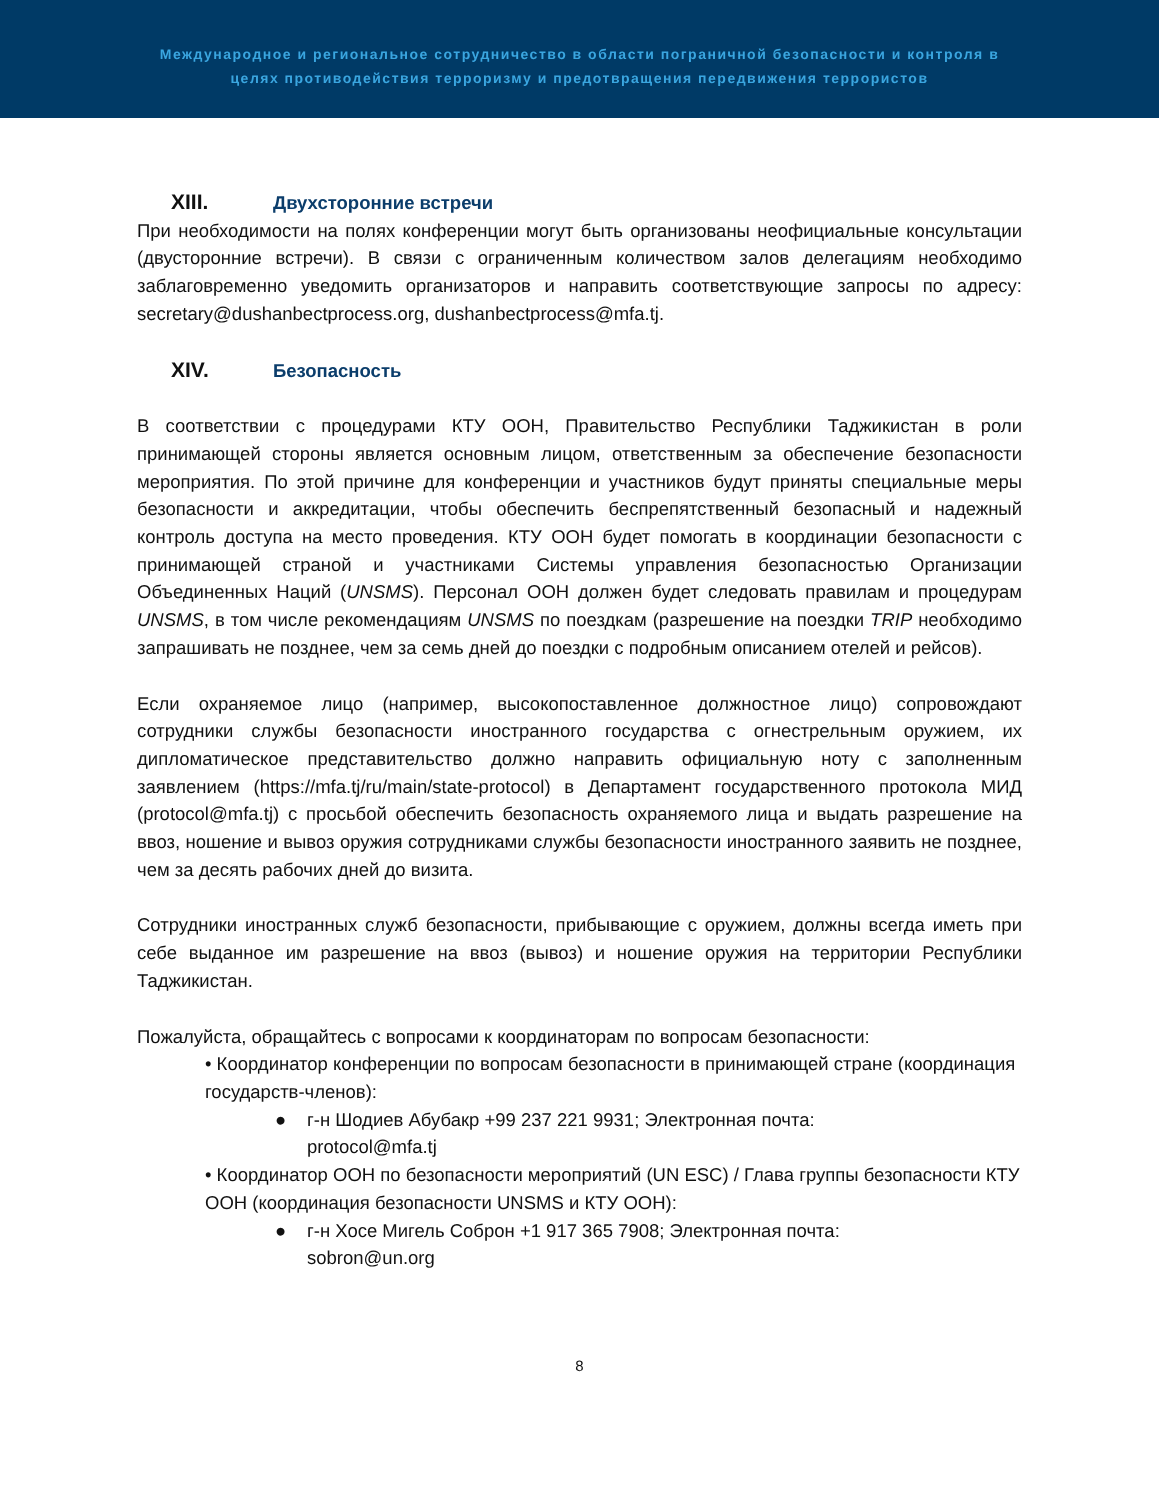Международное и региональное сотрудничество в области пограничной безопасности и контроля в
целях противодействия терроризму и предотвращения передвижения террористов
XIII. Двухсторонние встречи
При необходимости на полях конференции могут быть организованы неофициальные консультации (двусторонние встречи). В связи с ограниченным количеством залов делегациям необходимо заблаговременно уведомить организаторов и направить соответствующие запросы по адресу: secretary@dushanbectprocess.org, dushanbectprocess@mfa.tj.
XIV. Безопасность
В соответствии с процедурами КТУ ООН, Правительство Республики Таджикистан в роли принимающей стороны является основным лицом, ответственным за обеспечение безопасности мероприятия. По этой причине для конференции и участников будут приняты специальные меры безопасности и аккредитации, чтобы обеспечить беспрепятственный безопасный и надежный контроль доступа на место проведения. КТУ ООН будет помогать в координации безопасности с принимающей страной и участниками Системы управления безопасностью Организации Объединенных Наций (UNSMS). Персонал ООН должен будет следовать правилам и процедурам UNSMS, в том числе рекомендациям UNSMS по поездкам (разрешение на поездки TRIP необходимо запрашивать не позднее, чем за семь дней до поездки с подробным описанием отелей и рейсов).
Если охраняемое лицо (например, высокопоставленное должностное лицо) сопровождают сотрудники службы безопасности иностранного государства с огнестрельным оружием, их дипломатическое представительство должно направить официальную ноту с заполненным заявлением (https://mfa.tj/ru/main/state-protocol) в Департамент государственного протокола МИД (protocol@mfa.tj) с просьбой обеспечить безопасность охраняемого лица и выдать разрешение на ввоз, ношение и вывоз оружия сотрудниками службы безопасности иностранного заявить не позднее, чем за десять рабочих дней до визита.
Сотрудники иностранных служб безопасности, прибывающие с оружием, должны всегда иметь при себе выданное им разрешение на ввоз (вывоз) и ношение оружия на территории Республики Таджикистан.
Пожалуйста, обращайтесь с вопросами к координаторам по вопросам безопасности:
• Координатор конференции по вопросам безопасности в принимающей стране (координация государств-членов):
● г-н Шодиев Абубакр +99 237 221 9931; Электронная почта:
protocol@mfa.tj
• Координатор ООН по безопасности мероприятий (UN ESC) / Глава группы безопасности КТУ ООН (координация безопасности UNSMS и КТУ ООН):
● г-н Хосе Мигель Соброн +1 917 365 7908; Электронная почта:
sobron@un.org
8